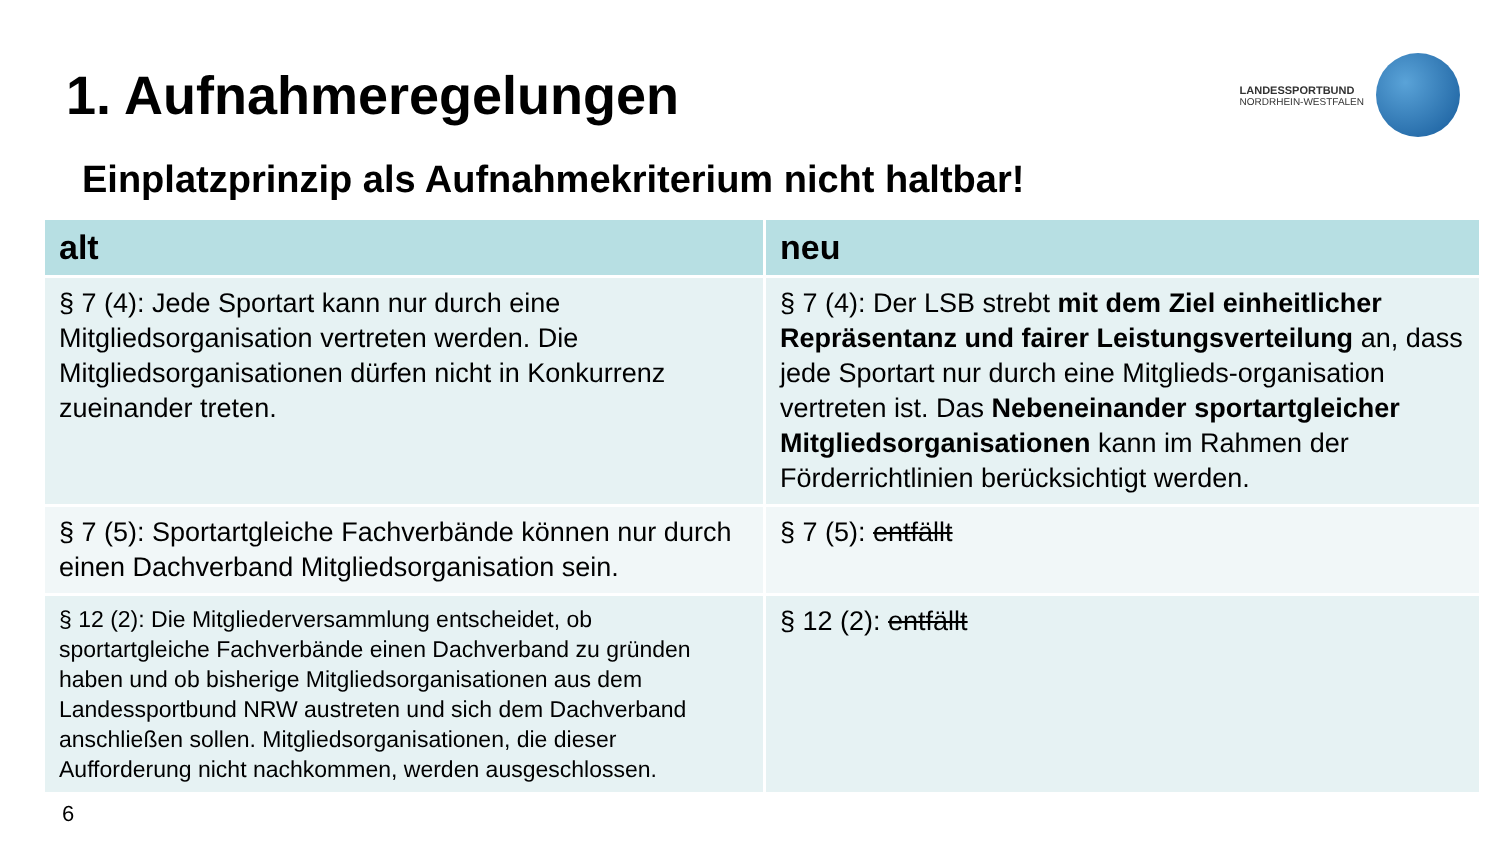1. Aufnahmeregelungen
LANDESSPORTBUND
NORDRHEIN-WESTFALEN
Einplatzprinzip als Aufnahmekriterium nicht haltbar!
| alt | neu |
| --- | --- |
| § 7 (4): Jede Sportart kann nur durch eine Mitgliedsorganisation vertreten werden. Die Mitgliedsorganisationen dürfen nicht in Konkurrenz zueinander treten. | § 7 (4): Der LSB strebt mit dem Ziel einheitlicher Repräsentanz und fairer Leistungsverteilung an, dass jede Sportart nur durch eine Mitglieds-organisation vertreten ist. Das Nebeneinander sportartgleicher Mitgliedsorganisationen kann im Rahmen der Förderrichtlinien berücksichtigt werden. |
| § 7 (5): Sportartgleiche Fachverbände können nur durch einen Dachverband Mitgliedsorganisation sein. | § 7 (5): entfällt |
| § 12 (2): Die Mitgliederversammlung entscheidet, ob sportartgleiche Fachverbände einen Dachverband zu gründen haben und ob bisherige Mitgliedsorganisationen aus dem Landessportbund NRW austreten und sich dem Dachverband anschließen sollen. Mitgliedsorganisationen, die dieser Aufforderung nicht nachkommen, werden ausgeschlossen. | § 12 (2): entfällt |
6